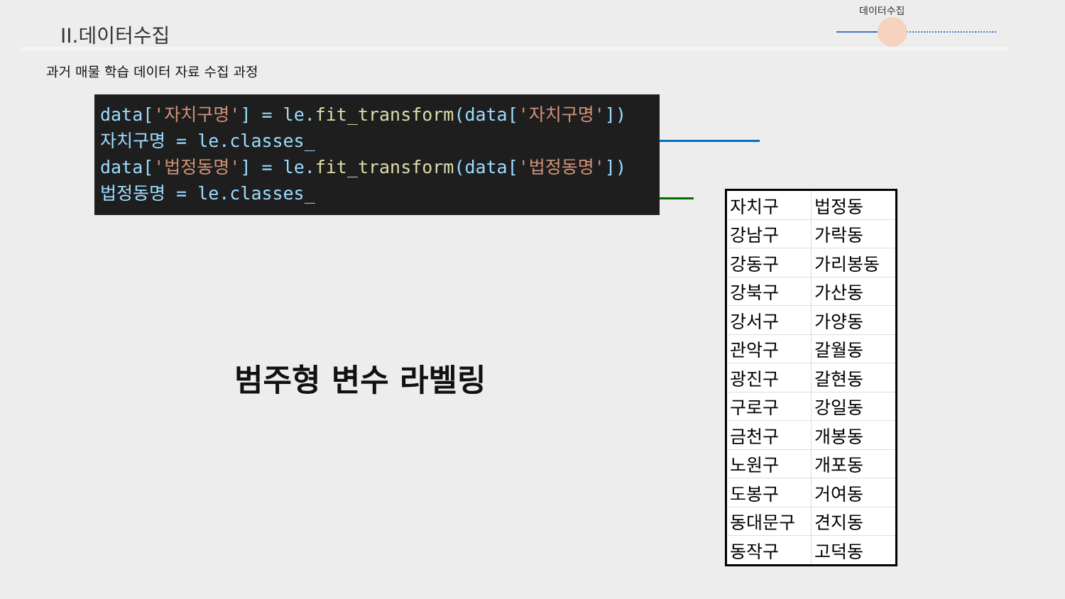II.데이터수집
데이터수집
과거 매물 학습 데이터 자료 수집 과정
data['자치구명'] = le.fit_transform(data['자치구명'])
자치구명 = le.classes_
data['법정동명'] = le.fit_transform(data['법정동명'])
법정동명 = le.classes_
범주형 변수 라벨링
| 자치구 | 법정동 |
| 강남구 | 가락동 |
| 강동구 | 가리봉동 |
| 강북구 | 가산동 |
| 강서구 | 가양동 |
| 관악구 | 갈월동 |
| 광진구 | 갈현동 |
| 구로구 | 강일동 |
| 금천구 | 개봉동 |
| 노원구 | 개포동 |
| 도봉구 | 거여동 |
| 동대문구 | 견지동 |
| 동작구 | 고덕동 |